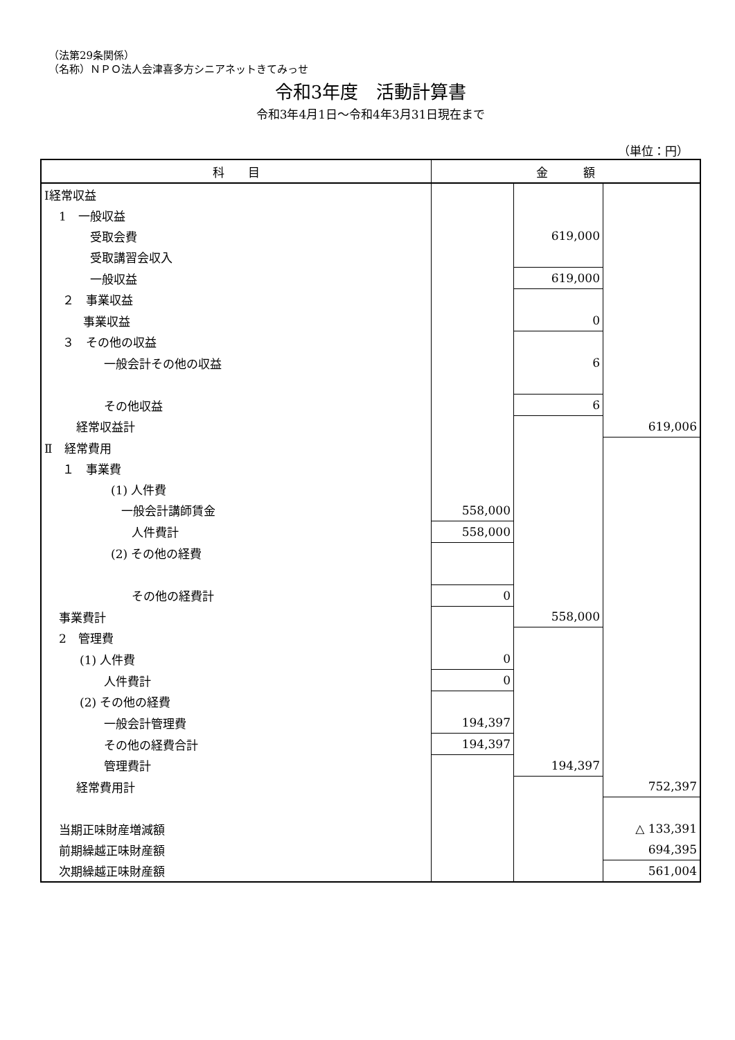（法第29条関係）
（名称）ＮＰＯ法人会津喜多方シニアネットきてみっせ
令和3年度　活動計算書
令和3年4月1日～令和4年3月31日現在まで
（単位：円）
| 科 目 | 金 額 | | |
| --- | --- | --- | --- |
| Ⅰ経常収益 | | | |
| 1 一般収益 | | | |
| 受取会費 | | 619,000 | |
| 受取講習会収入 | | | |
| 一般収益 | | 619,000 | |
| ２ 事業収益 | | | |
| 事業収益 | | 0 | |
| ３ その他の収益 | | | |
| 一般会計その他の収益 | | 6 | |
| その他収益 | | 6 | |
| 経常収益計 | | | 619,006 |
| Ⅱ 経常費用 | | | |
| １ 事業費 | | | |
| (1) 人件費 | | | |
| 一般会計講師賃金 | 558,000 | | |
| 人件費計 | 558,000 | | |
| (2) その他の経費 | | | |
| その他の経費計 | 0 | | |
| 事業費計 | | 558,000 | |
| 2 管理費 | | | |
| (1) 人件費 | 0 | | |
| 人件費計 | 0 | | |
| (2) その他の経費 | | | |
| 一般会計管理費 | 194,397 | | |
| その他の経費合計 | 194,397 | | |
| 管理費計 | | 194,397 | |
| 経常費用計 | | | 752,397 |
| 当期正味財産増減額 | | | △ 133,391 |
| 前期繰越正味財産額 | | | 694,395 |
| 次期繰越正味財産額 | | | 561,004 |